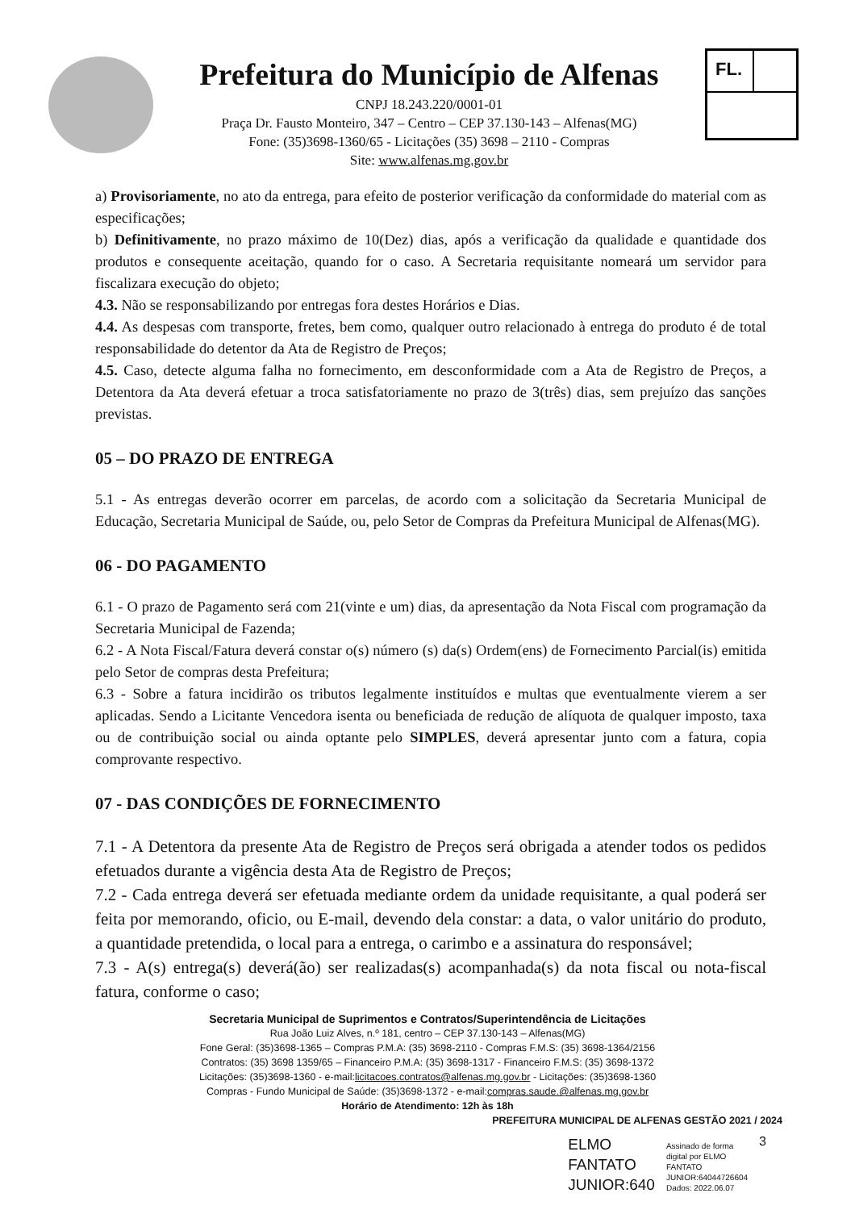Prefeitura do Município de Alfenas
CNPJ 18.243.220/0001-01
Praça Dr. Fausto Monteiro, 347 – Centro – CEP 37.130-143 – Alfenas(MG)
Fone: (35)3698-1360/65 - Licitações (35) 3698 – 2110 - Compras
Site: www.alfenas.mg.gov.br
FL.
a) Provisoriamente, no ato da entrega, para efeito de posterior verificação da conformidade do material com as especificações;
b) Definitivamente, no prazo máximo de 10(Dez) dias, após a verificação da qualidade e quantidade dos produtos e consequente aceitação, quando for o caso. A Secretaria requisitante nomeará um servidor para fiscalizara execução do objeto;
4.3. Não se responsabilizando por entregas fora destes Horários e Dias.
4.4. As despesas com transporte, fretes, bem como, qualquer outro relacionado à entrega do produto é de total responsabilidade do detentor da Ata de Registro de Preços;
4.5. Caso, detecte alguma falha no fornecimento, em desconformidade com a Ata de Registro de Preços, a Detentora da Ata deverá efetuar a troca satisfatoriamente no prazo de 3(três) dias, sem prejuízo das sanções previstas.
05 – DO PRAZO DE ENTREGA
5.1 - As entregas deverão ocorrer em parcelas, de acordo com a solicitação da Secretaria Municipal de Educação, Secretaria Municipal de Saúde, ou, pelo Setor de Compras da Prefeitura Municipal de Alfenas(MG).
06 - DO PAGAMENTO
6.1 - O prazo de Pagamento será com 21(vinte e um) dias, da apresentação da Nota Fiscal com programação da Secretaria Municipal de Fazenda;
6.2 - A Nota Fiscal/Fatura deverá constar o(s) número (s) da(s) Ordem(ens) de Fornecimento Parcial(is) emitida pelo Setor de compras desta Prefeitura;
6.3 - Sobre a fatura incidirão os tributos legalmente instituídos e multas que eventualmente vierem a ser aplicadas. Sendo a Licitante Vencedora isenta ou beneficiada de redução de alíquota de qualquer imposto, taxa ou de contribuição social ou ainda optante pelo SIMPLES, deverá apresentar junto com a fatura, copia comprovante respectivo.
07 - DAS CONDIÇÕES DE FORNECIMENTO
7.1 - A Detentora da presente Ata de Registro de Preços será obrigada a atender todos os pedidos efetuados durante a vigência desta Ata de Registro de Preços;
7.2 - Cada entrega deverá ser efetuada mediante ordem da unidade requisitante, a qual poderá ser feita por memorando, oficio, ou E-mail, devendo dela constar: a data, o valor unitário do produto, a quantidade pretendida, o local para a entrega, o carimbo e a assinatura do responsável;
7.3 - A(s) entrega(s) deverá(ão) ser realizadas(s) acompanhada(s) da nota fiscal ou nota-fiscal fatura, conforme o caso;
Secretaria Municipal de Suprimentos e Contratos/Superintendência de Licitações
Rua João Luiz Alves, n.º 181, centro – CEP 37.130-143 – Alfenas(MG)
Fone Geral: (35)3698-1365 – Compras P.M.A: (35) 3698-2110 - Compras F.M.S: (35) 3698-1364/2156
Contratos: (35) 3698 1359/65 – Financeiro P.M.A: (35) 3698-1317 - Financeiro F.M.S: (35) 3698-1372
Licitações: (35)3698-1360 - e-mail:licitacoes.contratos@alfenas.mg.gov.br - Licitações: (35)3698-1360
Compras - Fundo Municipal de Saúde: (35)3698-1372 - e-mail:compras.saude.@alfenas.mg.gov.br
Horário de Atendimento: 12h às 18h
PREFEITURA MUNICIPAL DE ALFENAS GESTÃO 2021 / 2024
ELMO
FANTATO
JUNIOR:640
Assinado de forma
digital por ELMO
FANTATO
JUNIOR:64044726604
Dados: 2022.06.07
3